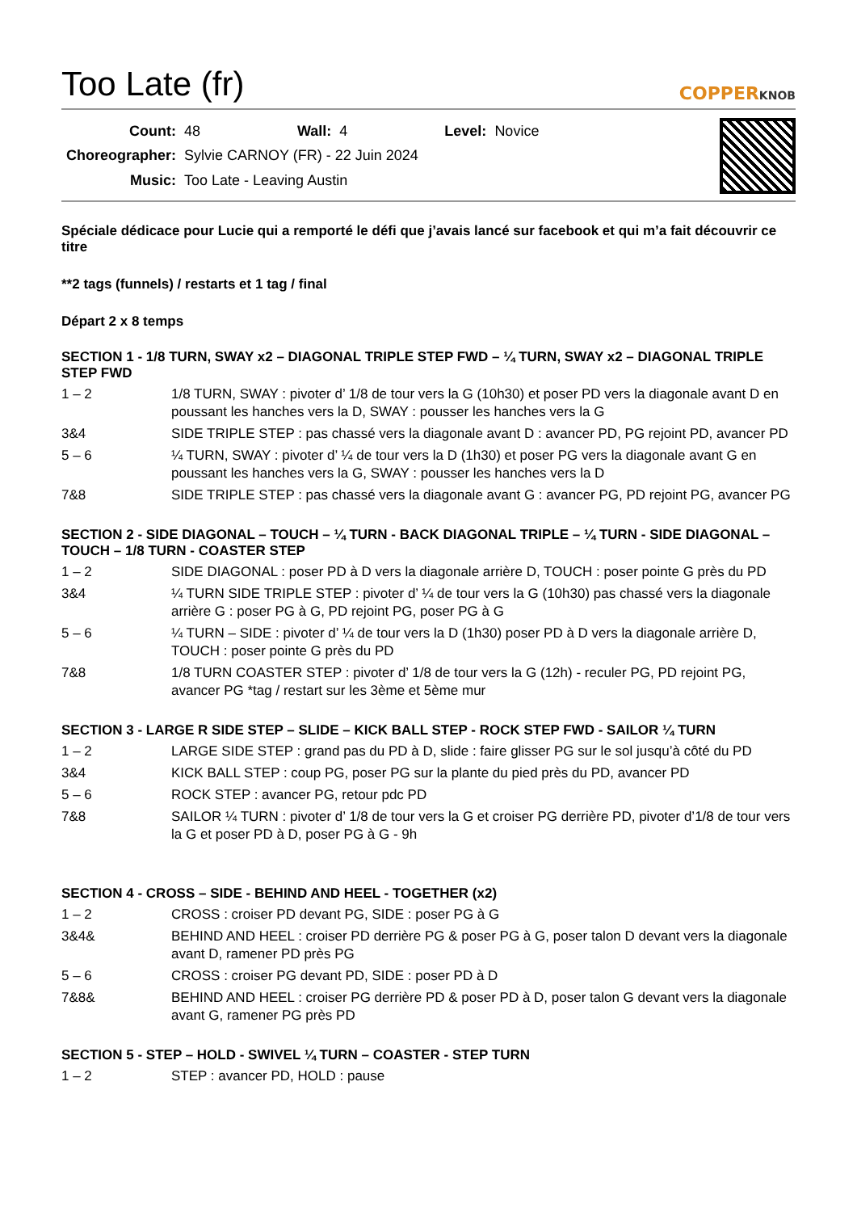Too Late (fr)
COPPERKNOB
| Count: | 48 | Wall: | 4 | Level: | Novice |
| Choreographer: | Sylvie CARNOY (FR) - 22 Juin 2024 | | | | |
| Music: | Too Late - Leaving Austin | | | | |
Spéciale dédicace pour Lucie qui a remporté le défi que j’avais lancé sur facebook et qui m’a fait découvrir ce titre
**2 tags (funnels) / restarts et 1 tag / final
Départ 2 x 8 temps
SECTION 1 - 1/8 TURN, SWAY x2 – DIAGONAL TRIPLE STEP FWD – ¼ TURN, SWAY x2 – DIAGONAL TRIPLE STEP FWD
| 1 – 2 | 1/8 TURN, SWAY : pivoter d’ 1/8 de tour vers la G (10h30) et poser PD vers la diagonale avant D en poussant les hanches vers la D, SWAY : pousser les hanches vers la G |
| 3&4 | SIDE TRIPLE STEP : pas chassé vers la diagonale avant D : avancer PD, PG rejoint PD, avancer PD |
| 5 – 6 | ¼ TURN, SWAY : pivoter d’ ¼ de tour vers la D (1h30) et poser PG vers la diagonale avant G en poussant les hanches vers la G, SWAY : pousser les hanches vers la D |
| 7&8 | SIDE TRIPLE STEP : pas chassé vers la diagonale avant G : avancer PG, PD rejoint PG, avancer PG |
SECTION 2 - SIDE DIAGONAL – TOUCH – ¼ TURN - BACK DIAGONAL TRIPLE – ¼ TURN - SIDE DIAGONAL – TOUCH – 1/8 TURN - COASTER STEP
| 1 – 2 | SIDE DIAGONAL : poser PD à D vers la diagonale arrière D, TOUCH : poser pointe G près du PD |
| 3&4 | ¼ TURN SIDE TRIPLE STEP : pivoter d’ ¼ de tour vers la G (10h30) pas chassé vers la diagonale arrière G : poser PG à G, PD rejoint PG, poser PG à G |
| 5 – 6 | ¼ TURN – SIDE : pivoter d’ ¼ de tour vers la D (1h30) poser PD à D vers la diagonale arrière D, TOUCH : poser pointe G près du PD |
| 7&8 | 1/8 TURN COASTER STEP : pivoter d’ 1/8 de tour vers la G (12h) - reculer PG, PD rejoint PG, avancer PG *tag / restart sur les 3ème et 5ème mur |
SECTION 3 - LARGE R SIDE STEP – SLIDE – KICK BALL STEP - ROCK STEP FWD - SAILOR ¼ TURN
| 1 – 2 | LARGE SIDE STEP : grand pas du PD à D, slide : faire glisser PG sur le sol jusqu’à côté du PD |
| 3&4 | KICK BALL STEP : coup PG, poser PG sur la plante du pied près du PD, avancer PD |
| 5 – 6 | ROCK STEP : avancer PG, retour pdc PD |
| 7&8 | SAILOR ¼ TURN : pivoter d’ 1/8 de tour vers la G et croiser PG derrière PD, pivoter d’1/8 de tour vers la G et poser PD à D, poser PG à G - 9h |
SECTION 4 - CROSS – SIDE - BEHIND AND HEEL - TOGETHER (x2)
| 1 – 2 | CROSS : croiser PD devant PG, SIDE : poser PG à G |
| 3&4& | BEHIND AND HEEL : croiser PD derrière PG & poser PG à G, poser talon D devant vers la diagonale avant D, ramener PD près PG |
| 5 – 6 | CROSS : croiser PG devant PD, SIDE : poser PD à D |
| 7&8& | BEHIND AND HEEL : croiser PG derrière PD & poser PD à D, poser talon G devant vers la diagonale avant G, ramener PG près PD |
SECTION 5 - STEP – HOLD - SWIVEL ¼ TURN – COASTER - STEP TURN
| 1 – 2 | STEP : avancer PD, HOLD : pause |